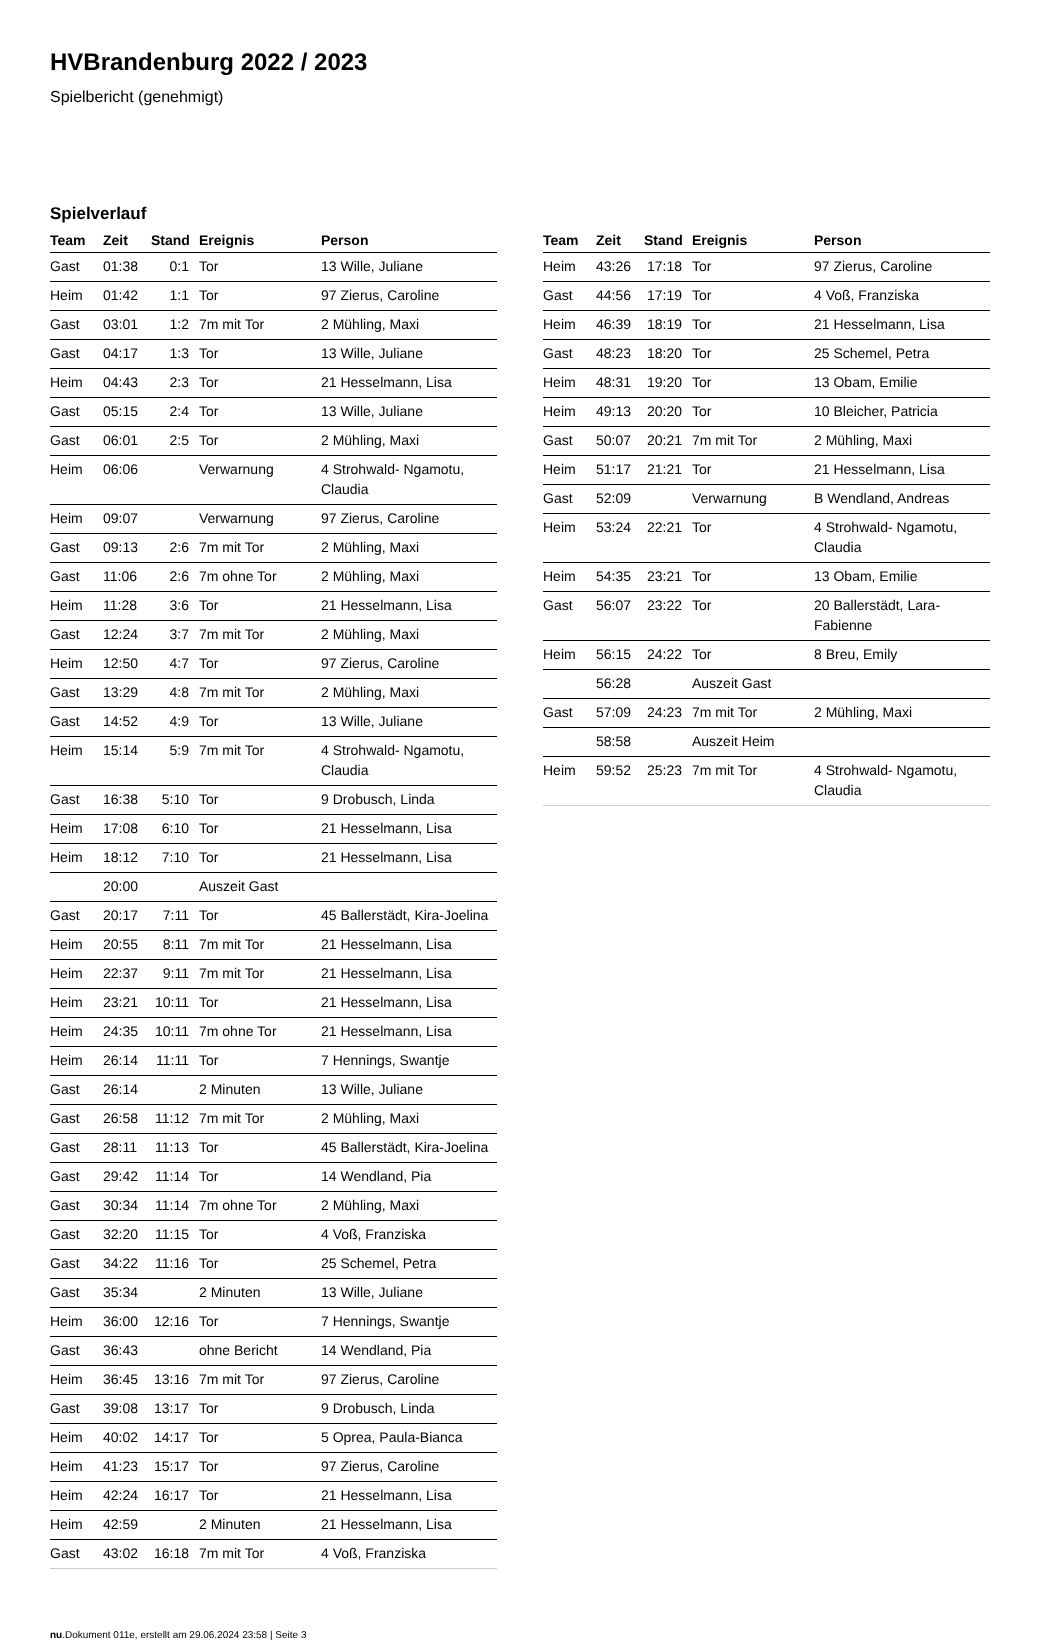HVBrandenburg 2022 / 2023
Spielbericht (genehmigt)
Spielverlauf
| Team | Zeit | Stand | Ereignis | Person |
| --- | --- | --- | --- | --- |
| Gast | 01:38 | 0:1 | Tor | 13 Wille, Juliane |
| Heim | 01:42 | 1:1 | Tor | 97 Zierus, Caroline |
| Gast | 03:01 | 1:2 | 7m mit Tor | 2 Mühling, Maxi |
| Gast | 04:17 | 1:3 | Tor | 13 Wille, Juliane |
| Heim | 04:43 | 2:3 | Tor | 21 Hesselmann, Lisa |
| Gast | 05:15 | 2:4 | Tor | 13 Wille, Juliane |
| Gast | 06:01 | 2:5 | Tor | 2 Mühling, Maxi |
| Heim | 06:06 | | Verwarnung | 4 Strohwald- Ngamotu, Claudia |
| Heim | 09:07 | | Verwarnung | 97 Zierus, Caroline |
| Gast | 09:13 | 2:6 | 7m mit Tor | 2 Mühling, Maxi |
| Gast | 11:06 | 2:6 | 7m ohne Tor | 2 Mühling, Maxi |
| Heim | 11:28 | 3:6 | Tor | 21 Hesselmann, Lisa |
| Gast | 12:24 | 3:7 | 7m mit Tor | 2 Mühling, Maxi |
| Heim | 12:50 | 4:7 | Tor | 97 Zierus, Caroline |
| Gast | 13:29 | 4:8 | 7m mit Tor | 2 Mühling, Maxi |
| Gast | 14:52 | 4:9 | Tor | 13 Wille, Juliane |
| Heim | 15:14 | 5:9 | 7m mit Tor | 4 Strohwald- Ngamotu, Claudia |
| Gast | 16:38 | 5:10 | Tor | 9 Drobusch, Linda |
| Heim | 17:08 | 6:10 | Tor | 21 Hesselmann, Lisa |
| Heim | 18:12 | 7:10 | Tor | 21 Hesselmann, Lisa |
| | 20:00 | | Auszeit Gast | |
| Gast | 20:17 | 7:11 | Tor | 45 Ballerstädt, Kira-Joelina |
| Heim | 20:55 | 8:11 | 7m mit Tor | 21 Hesselmann, Lisa |
| Heim | 22:37 | 9:11 | 7m mit Tor | 21 Hesselmann, Lisa |
| Heim | 23:21 | 10:11 | Tor | 21 Hesselmann, Lisa |
| Heim | 24:35 | 10:11 | 7m ohne Tor | 21 Hesselmann, Lisa |
| Heim | 26:14 | 11:11 | Tor | 7 Hennings, Swantje |
| Gast | 26:14 | | 2 Minuten | 13 Wille, Juliane |
| Gast | 26:58 | 11:12 | 7m mit Tor | 2 Mühling, Maxi |
| Gast | 28:11 | 11:13 | Tor | 45 Ballerstädt, Kira-Joelina |
| Gast | 29:42 | 11:14 | Tor | 14 Wendland, Pia |
| Gast | 30:34 | 11:14 | 7m ohne Tor | 2 Mühling, Maxi |
| Gast | 32:20 | 11:15 | Tor | 4 Voß, Franziska |
| Gast | 34:22 | 11:16 | Tor | 25 Schemel, Petra |
| Gast | 35:34 | | 2 Minuten | 13 Wille, Juliane |
| Heim | 36:00 | 12:16 | Tor | 7 Hennings, Swantje |
| Gast | 36:43 | | ohne Bericht | 14 Wendland, Pia |
| Heim | 36:45 | 13:16 | 7m mit Tor | 97 Zierus, Caroline |
| Gast | 39:08 | 13:17 | Tor | 9 Drobusch, Linda |
| Heim | 40:02 | 14:17 | Tor | 5 Oprea, Paula-Bianca |
| Heim | 41:23 | 15:17 | Tor | 97 Zierus, Caroline |
| Heim | 42:24 | 16:17 | Tor | 21 Hesselmann, Lisa |
| Heim | 42:59 | | 2 Minuten | 21 Hesselmann, Lisa |
| Gast | 43:02 | 16:18 | 7m mit Tor | 4 Voß, Franziska |
| Team | Zeit | Stand | Ereignis | Person |
| --- | --- | --- | --- | --- |
| Heim | 43:26 | 17:18 | Tor | 97 Zierus, Caroline |
| Gast | 44:56 | 17:19 | Tor | 4 Voß, Franziska |
| Heim | 46:39 | 18:19 | Tor | 21 Hesselmann, Lisa |
| Gast | 48:23 | 18:20 | Tor | 25 Schemel, Petra |
| Heim | 48:31 | 19:20 | Tor | 13 Obam, Emilie |
| Heim | 49:13 | 20:20 | Tor | 10 Bleicher, Patricia |
| Gast | 50:07 | 20:21 | 7m mit Tor | 2 Mühling, Maxi |
| Heim | 51:17 | 21:21 | Tor | 21 Hesselmann, Lisa |
| Gast | 52:09 | | Verwarnung | B Wendland, Andreas |
| Heim | 53:24 | 22:21 | Tor | 4 Strohwald- Ngamotu, Claudia |
| Heim | 54:35 | 23:21 | Tor | 13 Obam, Emilie |
| Gast | 56:07 | 23:22 | Tor | 20 Ballerstädt, Lara-Fabienne |
| Heim | 56:15 | 24:22 | Tor | 8 Breu, Emily |
| | 56:28 | | Auszeit Gast | |
| Gast | 57:09 | 24:23 | 7m mit Tor | 2 Mühling, Maxi |
| | 58:58 | | Auszeit Heim | |
| Heim | 59:52 | 25:23 | 7m mit Tor | 4 Strohwald- Ngamotu, Claudia |
nu.Dokument 011e, erstellt am 29.06.2024 23:58 | Seite 3